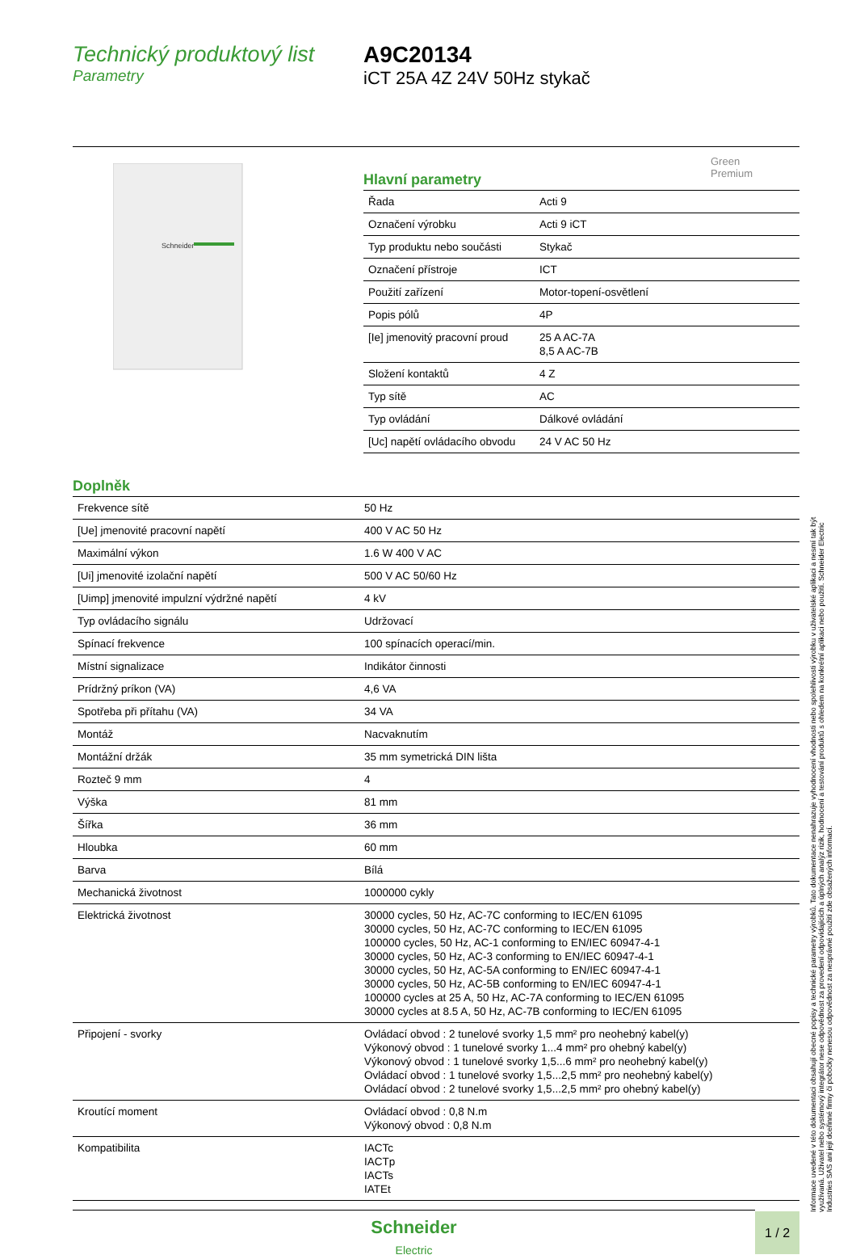Technický produktový list
Parametry
A9C20134
iCT 25A 4Z 24V 50Hz stykač
Green
Premium
Schneider
Hlavní parametry
| Řada | Acti 9 |
| Označení výrobku | Acti 9 iCT |
| Typ produktu nebo součásti | Stykač |
| Označení přístroje | ICT |
| Použití zařízení | Motor-topení-osvětlení |
| Popis pólů | 4P |
| [Ie] jmenovitý pracovní proud | 25 A AC-7A 8,5 A AC-7B |
| Složení kontaktů | 4 Z |
| Typ sítě | AC |
| Typ ovládání | Dálkové ovládání |
| [Uc] napětí ovládacího obvodu | 24 V AC 50 Hz |
Doplněk
| Frekvence sítě | 50 Hz |
| [Ue] jmenovité pracovní napětí | 400 V AC 50 Hz |
| Maximální výkon | 1.6 W 400 V AC |
| [Ui] jmenovité izolační napětí | 500 V AC 50/60 Hz |
| [Uimp] jmenovité impulzní výdržné napětí | 4 kV |
| Typ ovládacího signálu | Udržovací |
| Spínací frekvence | 100 spínacích operací/min. |
| Místní signalizace | Indikátor činnosti |
| Prídržný príkon (VA) | 4,6 VA |
| Spotřeba při přítahu (VA) | 34 VA |
| Montáž | Nacvaknutím |
| Montážní držák | 35 mm symetrická DIN lišta |
| Rozteč 9 mm | 4 |
| Výška | 81 mm |
| Šířka | 36 mm |
| Hloubka | 60 mm |
| Barva | Bílá |
| Mechanická životnost | 1000000 cykly |
| Elektrická životnost | 30000 cycles, 50 Hz, AC-7C conforming to IEC/EN 61095 30000 cycles, 50 Hz, AC-7C conforming to IEC/EN 61095 100000 cycles, 50 Hz, AC-1 conforming to EN/IEC 60947-4-1 30000 cycles, 50 Hz, AC-3 conforming to EN/IEC 60947-4-1 30000 cycles, 50 Hz, AC-5A conforming to EN/IEC 60947-4-1 30000 cycles, 50 Hz, AC-5B conforming to EN/IEC 60947-4-1 100000 cycles at 25 A, 50 Hz, AC-7A conforming to IEC/EN 61095 30000 cycles at 8.5 A, 50 Hz, AC-7B conforming to IEC/EN 61095 |
| Připojení - svorky | Ovládací obvod : 2 tunelové svorky 1,5 mm² pro neohebný kabel(y) Výkonový obvod : 1 tunelové svorky 1...4 mm² pro ohebný kabel(y) Výkonový obvod : 1 tunelové svorky 1,5...6 mm² pro neohebný kabel(y) Ovládací obvod : 1 tunelové svorky 1,5...2,5 mm² pro neohebný kabel(y) Ovládací obvod : 2 tunelové svorky 1,5...2,5 mm² pro ohebný kabel(y) |
| Kroutící moment | Ovládací obvod : 0,8 N.m Výkonový obvod : 0,8 N.m |
| Kompatibilita | IACTc IACTp IACTs IATEt |
Informace uvedené v této dokumentaci obsahují obecné popisy a technické parametry výrobků. Tato dokumentace nenahrazuje vyhodnocení vhodnosti nebo spolehlivosti výrobku v uživatelské aplikaci a nesmí tak být využívaná. Uživatel nebo systémový integrátor nese odpovědnost za provedení odpovídajících a úplných analýz rizik, hodnocení a testování produktů s ohledem na konkrétní aplikaci nebo použití. Schneider Electric Industries SAS ani její dceřinné firmy či pobočky nenesou odpovědnost za nesprávné použití zde obsažených informací.
Schneider
Electric
1 / 2